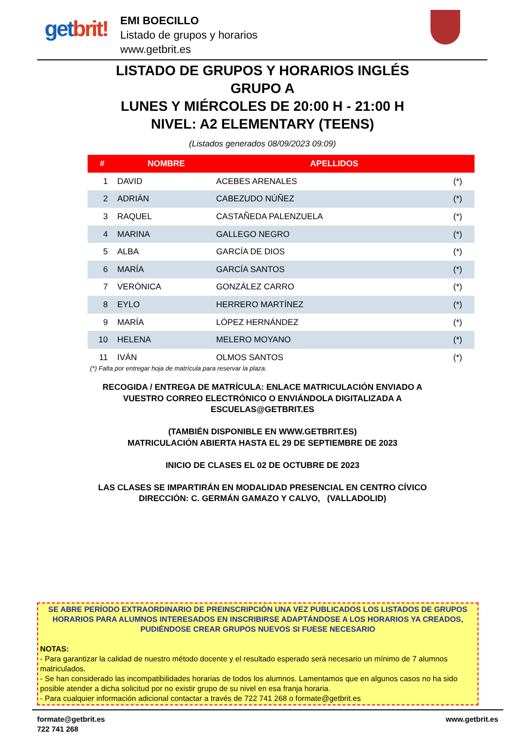getbrit!
EMI BOECILLO
Listado de grupos y horarios
www.getbrit.es
LISTADO DE GRUPOS Y HORARIOS INGLÉS
GRUPO A
LUNES Y MIÉRCOLES DE 20:00 H - 21:00 H
NIVEL: A2 ELEMENTARY (TEENS)
(Listados generados 08/09/2023 09:09)
| # | NOMBRE | APELLIDOS | |
| --- | --- | --- | --- |
| 1 | DAVID | ACEBES ARENALES | (*) |
| 2 | ADRIÁN | CABEZUDO NÚÑEZ | (*) |
| 3 | RAQUEL | CASTAÑEDA PALENZUELA | (*) |
| 4 | MARINA | GALLEGO NEGRO | (*) |
| 5 | ALBA | GARCÍA DE DIOS | (*) |
| 6 | MARÍA | GARCÍA SANTOS | (*) |
| 7 | VERÓNICA | GONZÁLEZ CARRO | (*) |
| 8 | EYLO | HERRERO MARTÍNEZ | (*) |
| 9 | MARÍA | LÓPEZ HERNÁNDEZ | (*) |
| 10 | HELENA | MELERO MOYANO | (*) |
| 11 | IVÁN | OLMOS SANTOS | (*) |
(*) Falta por entregar hoja de matrícula para reservar la plaza.
RECOGIDA / ENTREGA DE MATRÍCULA: ENLACE MATRICULACIÓN ENVIADO A
VUESTRO CORREO ELECTRÓNICO O ENVIÁNDOLA DIGITALIZADA A
ESCUELAS@GETBRIT.ES
(TAMBIÉN DISPONIBLE EN WWW.GETBRIT.ES)
MATRICULACIÓN ABIERTA HASTA EL 29 DE SEPTIEMBRE DE 2023
INICIO DE CLASES EL 02 DE OCTUBRE DE 2023
LAS CLASES SE IMPARTIRÁN EN MODALIDAD PRESENCIAL EN CENTRO CÍVICO
DIRECCIÓN: C. GERMÁN GAMAZO Y CALVO, (VALLADOLID)
SE ABRE PERÍODO EXTRAORDINARIO DE PREINSCRIPCIÓN UNA VEZ PUBLICADOS LOS LISTADOS DE GRUPOS HORARIOS PARA ALUMNOS INTERESADOS EN INSCRIBIRSE ADAPTÁNDOSE A LOS HORARIOS YA CREADOS, PUDIÉNDOSE CREAR GRUPOS NUEVOS SI FUESE NECESARIO
NOTAS:
- Para garantizar la calidad de nuestro método docente y el resultado esperado será necesario un mínimo de 7 alumnos matriculados.
- Se han considerado las incompatibilidades horarias de todos los alumnos. Lamentamos que en algunos casos no ha sido posible atender a dicha solicitud por no existir grupo de su nivel en esa franja horaria.
- Para cualquier información adicional contactar a través de 722 741 268 o formate@getbrit.es
formate@getbrit.es
722 741 268
www.getbrit.es